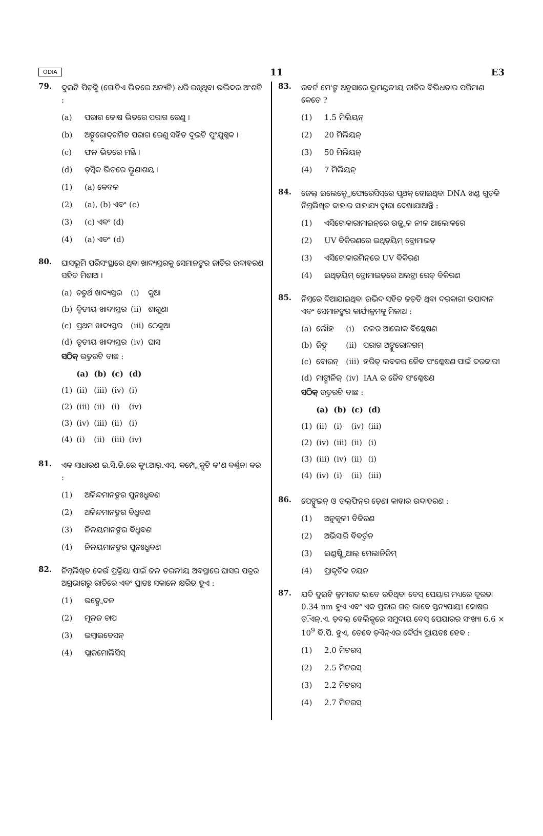ODIA 11 E3
79.
ଦୁଇଟି ପିଢ଼ିକୁ (ଗୋଟିଏ ଭିତରେ ଅନ୍ୟଟି) ଧରି ରଖିଥିବା ଉଦ୍ଭିଦର ଅଂଶଟି :
(a) ପରାଗ କୋଷ ଭିତରେ ପରାଗ ରେଣୁ ।
(b) ଅଙ୍କୁରୋଦ୍‌ଗମିତ ପରାଗ ରେଣୁ ସହିତ ଦୁଇଟି ପୁଂଯୁଗ୍ମକ ।
(c) ଫଳ ଭିତରେ ମଞ୍ଜି ।
(d) ଡ଼ିମ୍ବକ ଭିତରେ ଭ୍ରୂଣାଶୟ ।
(1) (a) କେବଳ
(2) (a), (b) ଏବଂ (c)
(3) (c) ଏବଂ (d)
(4) (a) ଏବଂ (d)
80.
ଘାସଭୂମି ପରିସଂସ୍ଥାରେ ଥିବା ଖାଦ୍ୟସ୍ତରକୁ ସେମାନଙ୍କର ଜାତିର ଉଦାହରଣ ସହିତ ମିଶାଅ ।
| (a) | ଚତୁର୍ଥ ଖାଦ୍ୟସ୍ତର | (i) | କୁଆ |
| (b) | ଦ୍ୱିତୀୟ ଖାଦ୍ୟସ୍ତର | (ii) | ଶାଗୁଣା |
| (c) | ପ୍ରଥମ ଖାଦ୍ୟସ୍ତର | (iii) | ଠେକୁଆ |
| (d) | ତୃତୀୟ ଖାଦ୍ୟସ୍ତର | (iv) | ଘାସ |
ସଠିକ୍ ଉତ୍ତରଟି ବାଛ :
| | (a) | (b) | (c) | (d) |
| --- | --- | --- | --- | --- |
| (1) | (ii) | (iii) | (iv) | (i) |
| (2) | (iii) | (ii) | (i) | (iv) |
| (3) | (iv) | (iii) | (ii) | (i) |
| (4) | (i) | (ii) | (iii) | (iv) |
81.
ଏକ ସାଧାରଣ ଇ.ସି.ଜି.ରେ କ୍ୟୁ.ଆର୍.ଏସ୍. କମ୍ପ୍ଲେକ୍ସଟି କ'ଣ ବର୍ଣ୍ଣନା କର :
(1) ଅଳିନ୍ଦମାନଙ୍କର ପୁନଃଧ୍ରୁବଣ
(2) ଅଳିନ୍ଦମାନଙ୍କର ବିଧ୍ରୁବଣ
(3) ନିଳୟମାନଙ୍କର ବିଧ୍ରୁବଣ
(4) ନିଳୟମାନଙ୍କର ପୁନଃଧ୍ରୁବଣ
82.
ନିମ୍ନଲିଖିତ କେଉଁ ପ୍ରକ୍ରିୟା ପାଇଁ ଜଳ ତରଳୀୟ ଅବସ୍ଥାରେ ଘାସର ପତ୍ରର ଅଗ୍ରଭାଗରୁ ରାତିରେ ଏବଂ ପ୍ରାତଃ ସକାଳେ କ୍ଷରିତ ହୁଏ :
(1) ଉତ୍ସ୍ୱେଦନ
(2) ମୂଳଜ ଚାପ
(3) ଇମ୍ବାଇବେସନ୍
(4) ପ୍ଲାଜମୋଲିସିସ୍
83.
ରବର୍ଟ ମେ'ଙ୍କ ଅନୁସାରେ ଭୂମଣ୍ଡଳୀୟ ଜାତିର ବିଭିଧତାର ପରିମାଣ କେତେ ?
(1) 1.5 ମିଲିୟନ୍
(2) 20 ମିଲିୟନ୍
(3) 50 ମିଲିୟନ୍
(4) 7 ମିଲିୟନ୍
84.
ଜେଲ୍ ଇଲେକ୍ଟ୍ରୋଫୋରେସିସ୍‌ରେ ପୃଥକ୍ ହୋଇଥିବା DNA ଖଣ୍ଡ ଗୁଡ଼ିକ ନିମ୍ନଲିଖିତ କାହାର ସାହାଯ୍ୟ ଦ୍ୱାରା ଦେଖାଯାଆନ୍ତି :
(1) ଏସିଟୋକାରାମାଇନ୍‌ରେ ଉଜ୍ଜ୍ୱଳ ନୀଳ ଆଲୋକରେ
(2) UV ବିକିରଣରେ ଇଥିଡ଼ିୟମ୍ ବ୍ରୋମାଇଡ୍
(3) ଏସିଟୋକାରମିନ୍‌ରେ UV ବିକିରଣ
(4) ଇଥିଡ଼ିୟମ୍ ବ୍ରୋମାଇଡ୍‌ରେ ଅଲଟ୍ରା ରେଡ୍ ବିକିରଣ
85.
ନିମ୍ନରେ ଦିଆଯାଇଥିବା ଉଦ୍ଭିଦ ସହିତ ଜଡ଼ିତ ଥିବା ଦରକାରୀ ଉପାଦାନ ଏବଂ ସେମାନଙ୍କର କାର୍ଯ୍ୟକ୍ରମକୁ ମିଳାଅ :
| (a) | ଲୌହ | (i) | ଜଳର ଆଲୋକ ବିଶ୍ଳେଷଣ |
| (b) | ଜିଙ୍କ୍ | (ii) | ପରାଗ ଅଙ୍କୁରୋଦଗମ୍ |
| (c) | ବୋରନ୍ | (iii) | ହରିତ୍ ଲବକର ଜୈବ ସଂଶ୍ଳେଷଣ ପାଇଁ ଦରକାରୀ |
| (d) | ମାଙ୍ଗାନିଜ୍ | (iv) | IAA ର ଜୈବ ସଂଶ୍ଳେଷଣ |
ସଠିକ୍ ଉତ୍ତରଟି ବାଛ :
| | (a) | (b) | (c) | (d) |
| --- | --- | --- | --- | --- |
| (1) | (ii) | (i) | (iv) | (iii) |
| (2) | (iv) | (iii) | (ii) | (i) |
| (3) | (iii) | (iv) | (ii) | (i) |
| (4) | (iv) | (i) | (ii) | (iii) |
86.
ପେଙ୍ଗୁଇନ୍ ଓ ଡଲ୍‌ଫିନ୍‌ର ଡ଼େଣା କାହାର ଉଦାହରଣ :
(1) ଅନୁକୂଳୀ ବିକିରଣ
(2) ଅଭିସାରି ବିବର୍ତ୍ତନ
(3) ଇଣ୍ଡଷ୍ଟ୍ରିଆଲ୍ ମେଲାନିଜିମ୍
(4) ପ୍ରାକୃତିକ ଚୟନ
87.
ଯଦି ଦୁଇଟି କ୍ରମାଗତ ଭାବେ ରହିଥିବା ବେସ୍ ପେୟାର ମଧ୍ୟରେ ଦୂରତା 0.34 nm ହୁଏ ଏବଂ ଏକ ପ୍ରକାର ଗତ ଭାବେ ସ୍ତନ୍ୟପାୟୀ କୋଷର ଡ଼ି.ଏନ୍.ଏ. ଡ଼ବଲ୍ ହେଲିକ୍ସରେ ସମୁଦାୟ ବେସ୍ ପେୟାରର ସଂଖ୍ୟା 6.6 × 10<sup>9</sup> ବି.ପି. ହୁଏ, ତେବେ ଡ଼ିଏନ୍‌ଏର ଦୈର୍ଘ୍ୟ ପ୍ରାୟତଃ ହେବ :
(1) 2.0 ମିଟରସ୍
(2) 2.5 ମିଟରସ୍
(3) 2.2 ମିଟରସ୍
(4) 2.7 ମିଟରସ୍